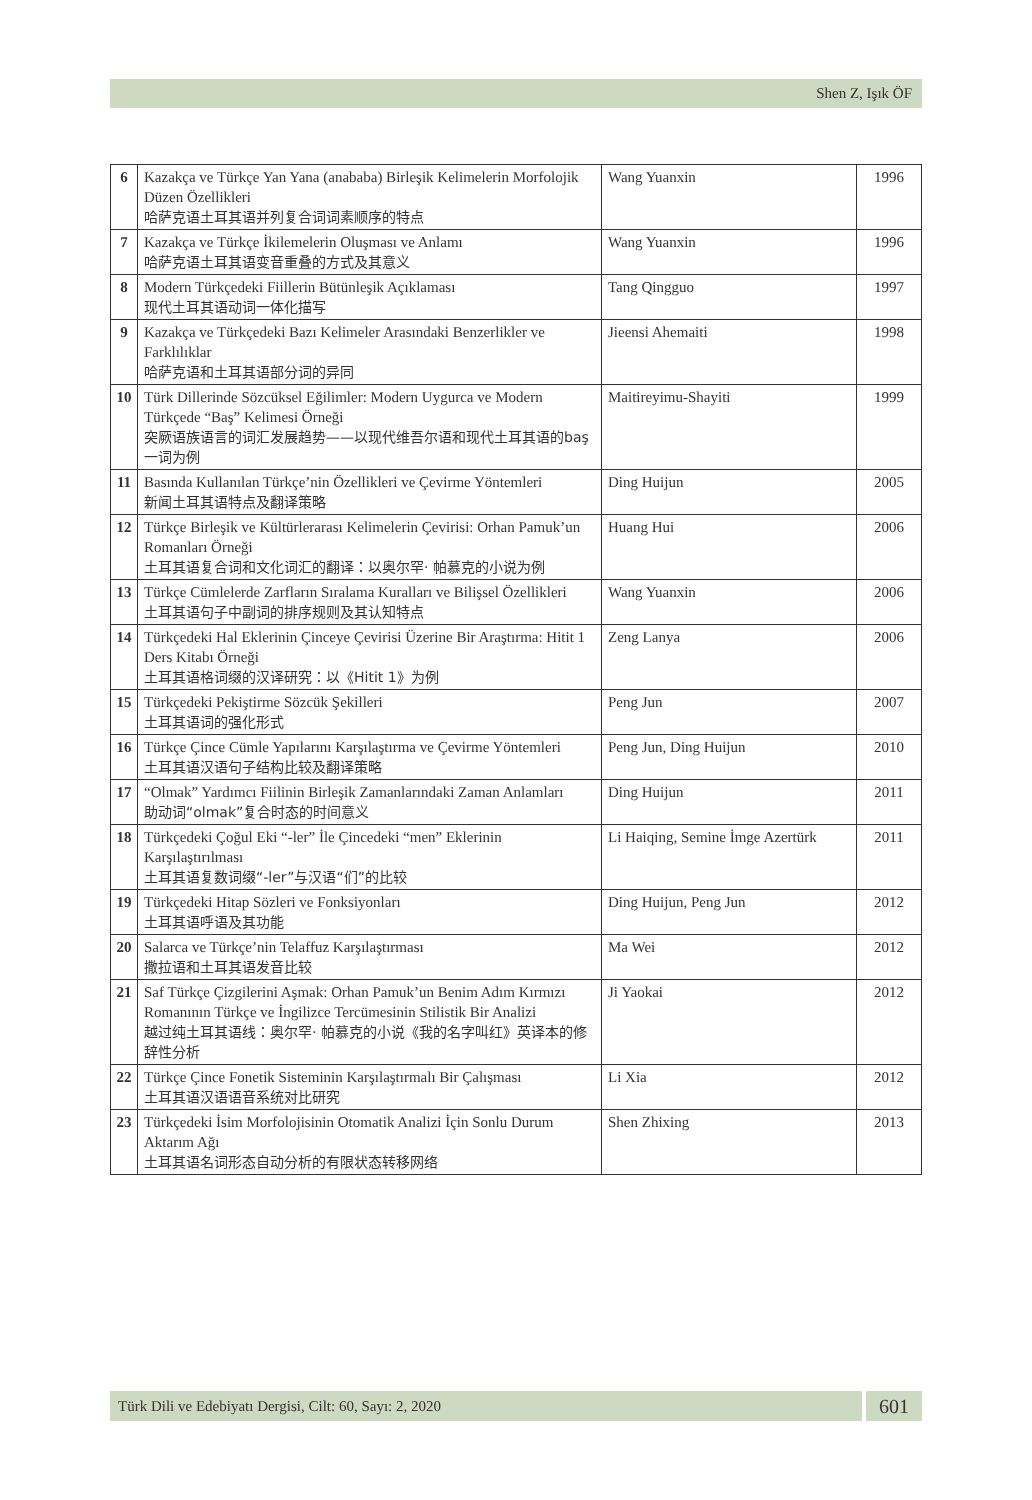Shen Z, Işık ÖF
| 6 | Kazakça ve Türkçe Yan Yana (anababa) Birleşik Kelimelerin Morfolojik Düzen Özellikleri 哈萨克语土耳其语并列复合词词素顺序的特点 | Wang Yuanxin | 1996 |
| 7 | Kazakça ve Türkçe İkilemelerin Oluşması ve Anlamı 哈萨克语土耳其语变音重叠的方式及其意义 | Wang Yuanxin | 1996 |
| 8 | Modern Türkçedeki Fiillerin Bütünleşik Açıklaması 现代土耳其语动词一体化描写 | Tang Qingguo | 1997 |
| 9 | Kazakça ve Türkçedeki Bazı Kelimeler Arasındaki Benzerlikler ve Farklılıklar 哈萨克语和土耳其语部分词的异同 | Jieensi Ahemaiti | 1998 |
| 10 | Türk Dillerinde Sözcüksel Eğilimler: Modern Uygurca ve Modern Türkçede “Baş” Kelimesi Örneği 突厥语族语言的词汇发展趋势——以现代维吾尔语和现代土耳其语的baş一词为例 | Maitireyimu-Shayiti | 1999 |
| 11 | Basında Kullanılan Türkçe’nin Özellikleri ve Çevirme Yöntemleri 新闻土耳其语特点及翻译策略 | Ding Huijun | 2005 |
| 12 | Türkçe Birleşik ve Kültürlerarası Kelimelerin Çevirisi: Orhan Pamuk’un Romanları Örneği 土耳其语复合词和文化词汇的翻译：以奥尔罕· 帕慕克的小说为例 | Huang Hui | 2006 |
| 13 | Türkçe Cümlelerde Zarfların Sıralama Kuralları ve Bilişsel Özellikleri 土耳其语句子中副词的排序规则及其认知特点 | Wang Yuanxin | 2006 |
| 14 | Türkçedeki Hal Eklerinin Çinceye Çevirisi Üzerine Bir Araştırma: Hitit 1 Ders Kitabı Örneği 土耳其语格词缀的汉译研究：以《Hitit 1》为例 | Zeng Lanya | 2006 |
| 15 | Türkçedeki Pekiştirme Sözcük Şekilleri 土耳其语词的强化形式 | Peng Jun | 2007 |
| 16 | Türkçe Çince Cümle Yapılarını Karşılaştırma ve Çevirme Yöntemleri 土耳其语汉语句子结构比较及翻译策略 | Peng Jun, Ding Huijun | 2010 |
| 17 | “Olmak” Yardımcı Fiilinin Birleşik Zamanlarındaki Zaman Anlamları 助动词“olmak”复合时态的时间意义 | Ding Huijun | 2011 |
| 18 | Türkçedeki Çoğul Eki “-ler” İle Çincedeki “men” Eklerinin Karşılaştırılması 土耳其语复数词缀“-ler”与汉语“们”的比较 | Li Haiqing, Semine İmge Azertürk | 2011 |
| 19 | Türkçedeki Hitap Sözleri ve Fonksiyonları 土耳其语呼语及其功能 | Ding Huijun, Peng Jun | 2012 |
| 20 | Salarca ve Türkçe’nin Telaffuz Karşılaştırması 撒拉语和土耳其语发音比较 | Ma Wei | 2012 |
| 21 | Saf Türkçe Çizgilerini Aşmak: Orhan Pamuk’un Benim Adım Kırmızı Romanının Türkçe ve İngilizce Tercümesinin Stilistik Bir Analizi 越过纯土耳其语线：奥尔罕· 帕慕克的小说《我的名字叫红》英译本的修辞性分析 | Ji Yaokai | 2012 |
| 22 | Türkçe Çince Fonetik Sisteminin Karşılaştırmalı Bir Çalışması 土耳其语汉语语音系统对比研究 | Li Xia | 2012 |
| 23 | Türkçedeki İsim Morfolojisinin Otomatik Analizi İçin Sonlu Durum Aktarım Ağı 土耳其语名词形态自动分析的有限状态转移网络 | Shen Zhixing | 2013 |
Türk Dili ve Edebiyatı Dergisi, Cilt: 60, Sayı: 2, 2020 601